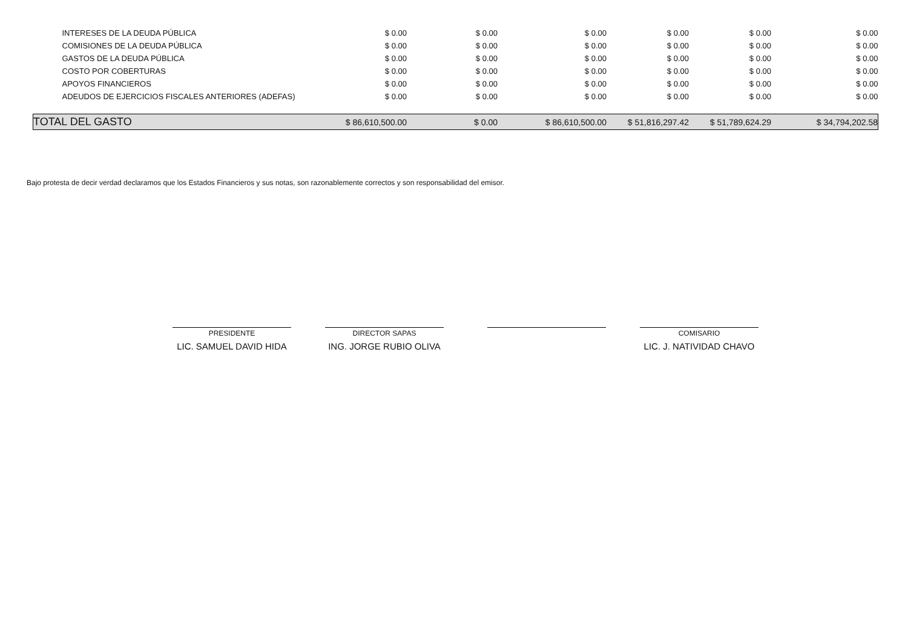| INTERESES DE LA DEUDA PÚBLICA | $ 0.00 | $ 0.00 | $ 0.00 | $ 0.00 | $ 0.00 | $ 0.00 |
| COMISIONES DE LA DEUDA PÚBLICA | $ 0.00 | $ 0.00 | $ 0.00 | $ 0.00 | $ 0.00 | $ 0.00 |
| GASTOS DE LA DEUDA PÚBLICA | $ 0.00 | $ 0.00 | $ 0.00 | $ 0.00 | $ 0.00 | $ 0.00 |
| COSTO POR COBERTURAS | $ 0.00 | $ 0.00 | $ 0.00 | $ 0.00 | $ 0.00 | $ 0.00 |
| APOYOS FINANCIEROS | $ 0.00 | $ 0.00 | $ 0.00 | $ 0.00 | $ 0.00 | $ 0.00 |
| ADEUDOS DE EJERCICIOS FISCALES ANTERIORES (ADEFAS) | $ 0.00 | $ 0.00 | $ 0.00 | $ 0.00 | $ 0.00 | $ 0.00 |
| TOTAL DEL GASTO | $ 86,610,500.00 | $ 0.00 | $ 86,610,500.00 | $ 51,816,297.42 | $ 51,789,624.29 | $ 34,794,202.58 |
Bajo protesta de decir verdad declaramos que los Estados Financieros y sus notas, son razonablemente correctos y son responsabilidad del emisor.
PRESIDENTE
LIC. SAMUEL DAVID HIDA
DIRECTOR SAPAS
ING. JORGE RUBIO OLIVA
COMISARIO
LIC. J. NATIVIDAD CHAVO